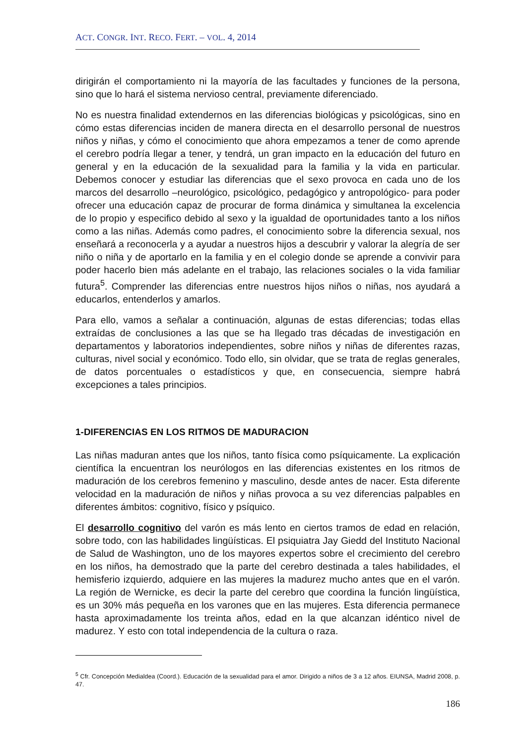ACT. CONGR. INT. RECO. FERT. – VOL. 4, 2014
dirigirán el comportamiento ni la mayoría de las facultades y funciones de la persona, sino que lo hará el sistema nervioso central, previamente diferenciado.
No es nuestra finalidad extendernos en las diferencias biológicas y psicológicas, sino en cómo estas diferencias inciden de manera directa en el desarrollo personal de nuestros niños y niñas, y cómo el conocimiento que ahora empezamos a tener de como aprende el cerebro podría llegar a tener, y tendrá, un gran impacto en la educación del futuro en general y en la educación de la sexualidad para la familia y la vida en particular. Debemos conocer y estudiar las diferencias que el sexo provoca en cada uno de los marcos del desarrollo –neurológico, psicológico, pedagógico y antropológico- para poder ofrecer una educación capaz de procurar de forma dinámica y simultanea la excelencia de lo propio y especifico debido al sexo y la igualdad de oportunidades tanto a los niños como a las niñas. Además como padres, el conocimiento sobre la diferencia sexual, nos enseñará a reconocerla y a ayudar a nuestros hijos a descubrir y valorar la alegría de ser niño o niña y de aportarlo en la familia y en el colegio donde se aprende a convivir para poder hacerlo bien más adelante en el trabajo, las relaciones sociales o la vida familiar futura<sup>5</sup>. Comprender las diferencias entre nuestros hijos niños o niñas, nos ayudará a educarlos, entenderlos y amarlos.
Para ello, vamos a señalar a continuación, algunas de estas diferencias; todas ellas extraídas de conclusiones a las que se ha llegado tras décadas de investigación en departamentos y laboratorios independientes, sobre niños y niñas de diferentes razas, culturas, nivel social y económico. Todo ello, sin olvidar, que se trata de reglas generales, de datos porcentuales o estadísticos y que, en consecuencia, siempre habrá excepciones a tales principios.
1-DIFERENCIAS EN LOS RITMOS DE MADURACION
Las niñas maduran antes que los niños, tanto física como psíquicamente. La explicación científica la encuentran los neurólogos en las diferencias existentes en los ritmos de maduración de los cerebros femenino y masculino, desde antes de nacer. Esta diferente velocidad en la maduración de niños y niñas provoca a su vez diferencias palpables en diferentes ámbitos: cognitivo, físico y psíquico.
El desarrollo cognitivo del varón es más lento en ciertos tramos de edad en relación, sobre todo, con las habilidades lingüísticas. El psiquiatra Jay Giedd del Instituto Nacional de Salud de Washington, uno de los mayores expertos sobre el crecimiento del cerebro en los niños, ha demostrado que la parte del cerebro destinada a tales habilidades, el hemisferio izquierdo, adquiere en las mujeres la madurez mucho antes que en el varón. La región de Wernicke, es decir la parte del cerebro que coordina la función lingüística, es un 30% más pequeña en los varones que en las mujeres. Esta diferencia permanece hasta aproximadamente los treinta años, edad en la que alcanzan idéntico nivel de madurez. Y esto con total independencia de la cultura o raza.
<sup>5</sup> Cfr. Concepción Medialdea (Coord.). Educación de la sexualidad para el amor. Dirigido a niños de 3 a 12 años. EIUNSA, Madrid 2008, p. 47.
186